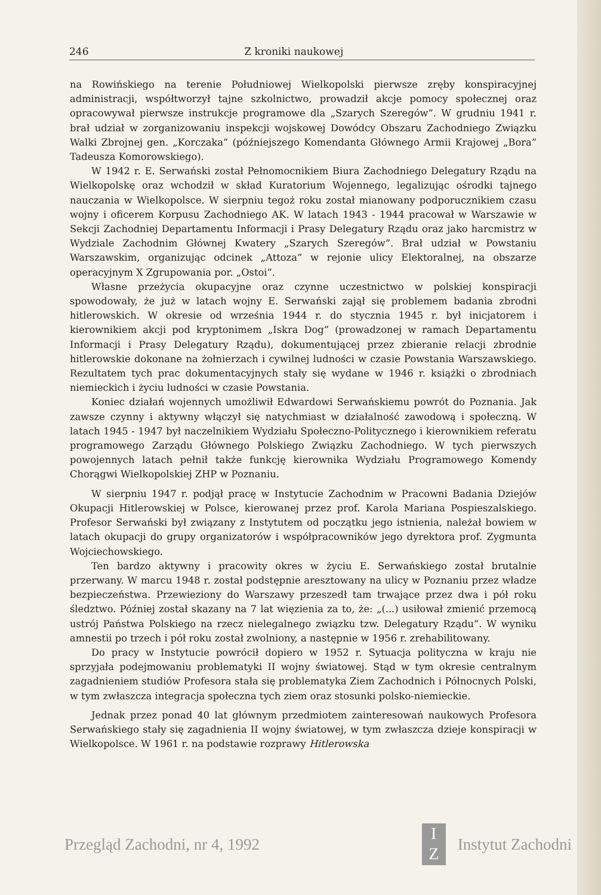246 Z kroniki naukowej
na Rowińskiego na terenie Południowej Wielkopolski pierwsze zręby konspiracyjnej administracji, współtworzył tajne szkolnictwo, prowadził akcje pomocy społecznej oraz opracowywał pierwsze instrukcje programowe dla „Szarych Szeregów”. W grudniu 1941 r. brał udział w zorganizowaniu inspekcji wojskowej Dowódcy Obszaru Zachodniego Związku Walki Zbrojnej gen. „Korczaka” (późniejszego Komendanta Głównego Armii Krajowej „Bora” Tadeusza Komorowskiego).
W 1942 r. E. Serwański został Pełnomocnikiem Biura Zachodniego Delegatury Rządu na Wielkopolskę oraz wchodził w skład Kuratorium Wojennego, legalizując ośrodki tajnego nauczania w Wielkopolsce. W sierpniu tegoż roku został mianowany podporucznikiem czasu wojny i oficerem Korpusu Zachodniego AK. W latach 1943 - 1944 pracował w Warszawie w Sekcji Zachodniej Departamentu Informacji i Prasy Delegatury Rządu oraz jako harcmistrz w Wydziale Zachodnim Głównej Kwatery „Szarych Szeregów”. Brał udział w Powstaniu Warszawskim, organizując odcinek „Attoza” w rejonie ulicy Elektoralnej, na obszarze operacyjnym X Zgrupowania por. „Ostoi”.
Własne przeżycia okupacyjne oraz czynne uczestnictwo w polskiej konspiracji spowodowały, że już w latach wojny E. Serwański zajął się problemem badania zbrodni hitlerowskich. W okresie od września 1944 r. do stycznia 1945 r. był inicjatorem i kierownikiem akcji pod kryptonimem „Iskra Dog” (prowadzonej w ramach Departamentu Informacji i Prasy Delegatury Rządu), dokumentującej przez zbieranie relacji zbrodnie hitlerowskie dokonane na żołnierzach i cywilnej ludności w czasie Powstania Warszawskiego. Rezultatem tych prac dokumentacyjnych stały się wydane w 1946 r. książki o zbrodniach niemieckich i życiu ludności w czasie Powstania.
Koniec działań wojennych umożliwił Edwardowi Serwańskiemu powrót do Poznania. Jak zawsze czynny i aktywny włączył się natychmiast w działalność zawodową i społeczną. W latach 1945 - 1947 był naczelnikiem Wydziału Społeczno-Politycznego i kierownikiem referatu programowego Zarządu Głównego Polskiego Związku Zachodniego. W tych pierwszych powojennych latach pełnił także funkcję kierownika Wydziału Programowego Komendy Chorągwi Wielkopolskiej ZHP w Poznaniu.
W sierpniu 1947 r. podjął pracę w Instytucie Zachodnim w Pracowni Badania Dziejów Okupacji Hitlerowskiej w Polsce, kierowanej przez prof. Karola Mariana Pospieszalskiego. Profesor Serwański był związany z Instytutem od początku jego istnienia, należał bowiem w latach okupacji do grupy organizatorów i współpracowników jego dyrektora prof. Zygmunta Wojciechowskiego.
Ten bardzo aktywny i pracowity okres w życiu E. Serwańskiego został brutalnie przerwany. W marcu 1948 r. został podstępnie aresztowany na ulicy w Poznaniu przez władze bezpieczeństwa. Przewieziony do Warszawy przeszedł tam trwające przez dwa i pół roku śledztwo. Później został skazany na 7 lat więzienia za to, że: „(...) usiłował zmienić przemocą ustrój Państwa Polskiego na rzecz nielegalnego związku tzw. Delegatury Rządu”. W wyniku amnestii po trzech i pół roku został zwolniony, a następnie w 1956 r. zrehabilitowany.
Do pracy w Instytucie powrócił dopiero w 1952 r. Sytuacja polityczna w kraju nie sprzyjała podejmowaniu problematyki II wojny światowej. Stąd w tym okresie centralnym zagadnieniem studiów Profesora stała się problematyka Ziem Zachodnich i Północnych Polski, w tym zwłaszcza integracja społeczna tych ziem oraz stosunki polsko-niemieckie.
Jednak przez ponad 40 lat głównym przedmiotem zainteresowań naukowych Profesora Serwańskiego stały się zagadnienia II wojny światowej, w tym zwłaszcza dzieje konspiracji w Wielkopolsce. W 1961 r. na podstawie rozprawy Hitlerowska
Przegląd Zachodni, nr 4, 1992 I
Z Instytut Zachodni